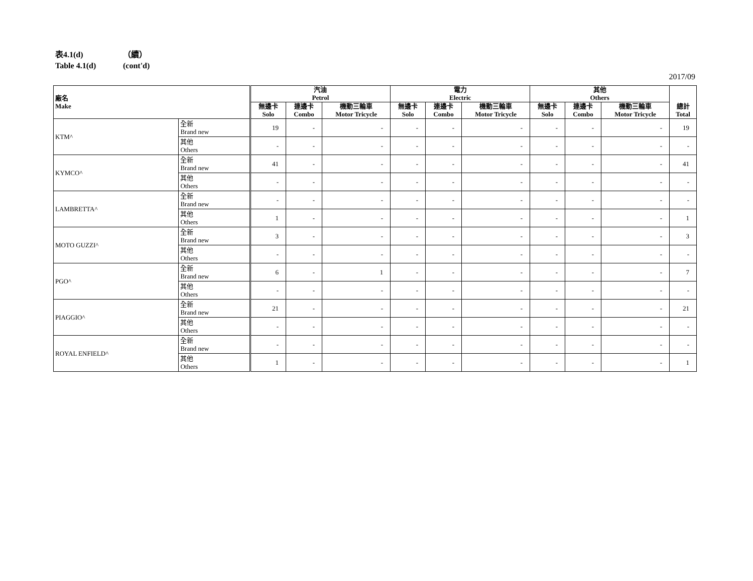表4.1(d) （續）
Table 4.1(d) (cont'd)
2017/09
| 廠名 Make | | 汽油 Petrol | | | 電力 Electric | | | 其他 Others | | | 總計 Total |
| --- | --- | --- | --- | --- | --- | --- | --- | --- | --- | --- | --- |
| | | 無邊卡 Solo | 連邊卡 Combo | 機動三輪車 Motor Tricycle | 無邊卡 Solo | 連邊卡 Combo | 機動三輪車 Motor Tricycle | 無邊卡 Solo | 連邊卡 Combo | 機動三輪車 Motor Tricycle | |
| KTM^ | 全新 Brand new | 19 | - | - | - | - | - | - | - | - | 19 |
| | 其他 Others | - | - | - | - | - | - | - | - | - | - |
| KYMCO^ | 全新 Brand new | 41 | - | - | - | - | - | - | - | - | 41 |
| | 其他 Others | - | - | - | - | - | - | - | - | - | - |
| LAMBRETTA^ | 全新 Brand new | - | - | - | - | - | - | - | - | - | - |
| | 其他 Others | 1 | - | - | - | - | - | - | - | - | 1 |
| MOTO GUZZI^ | 全新 Brand new | 3 | - | - | - | - | - | - | - | - | 3 |
| | 其他 Others | - | - | - | - | - | - | - | - | - | - |
| PGO^ | 全新 Brand new | 6 | - | 1 | - | - | - | - | - | - | 7 |
| | 其他 Others | - | - | - | - | - | - | - | - | - | - |
| PIAGGIO^ | 全新 Brand new | 21 | - | - | - | - | - | - | - | - | 21 |
| | 其他 Others | - | - | - | - | - | - | - | - | - | - |
| ROYAL ENFIELD^ | 全新 Brand new | - | - | - | - | - | - | - | - | - | - |
| | 其他 Others | 1 | - | - | - | - | - | - | - | - | 1 |